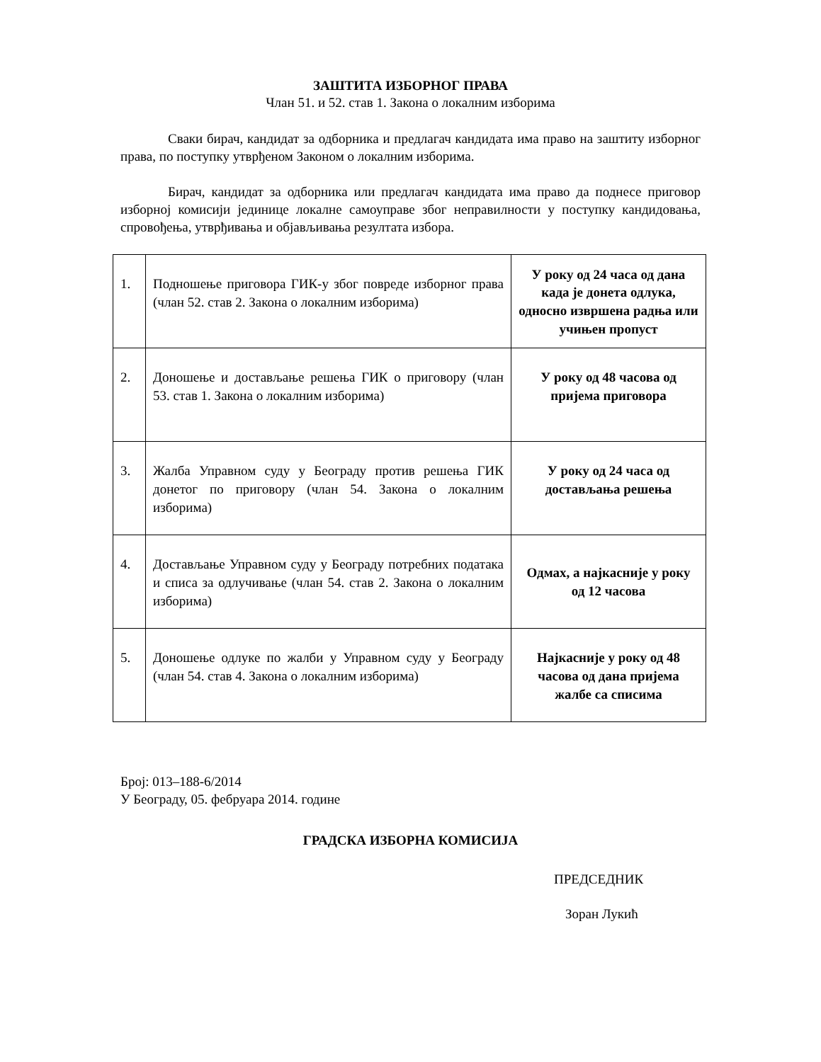ЗАШТИТА ИЗБОРНОГ ПРАВА
Члан 51. и 52. став 1. Закона о локалним изборима
Сваки бирач, кандидат за одборника и предлагач кандидата има право на заштиту изборног права, по поступку утврђеном Законом о локалним изборима.
Бирач, кандидат за одборника или предлагач кандидата има право да поднесе приговор изборној комисији јединице локалне самоуправе због неправилности у поступку кандидовања, спровођења, утврђивања и објављивања резултата избора.
| 1. | Подношење приговора ГИК-у због повреде изборног права (члан 52. став 2. Закона о локалним изборима) | У року од 24 часа од дана када је донета одлука, односно извршена радња или учињен пропуст |
| 2. | Доношење и достављање решења ГИК о приговору (члан 53. став 1. Закона о локалним изборима) | У року од 48 часова од пријема приговора |
| 3. | Жалба Управном суду у Београду против решења ГИК донетог по приговору (члан 54. Закона о локалним изборима) | У року од 24 часа од достављања решења |
| 4. | Достављање Управном суду у Београду потребних података и списа за одлучивање (члан 54. став 2. Закона о локалним изборима) | Одмах, а најкасније у року од 12 часова |
| 5. | Доношење одлуке по жалби у Управном суду у Београду (члан 54. став 4. Закона о локалним изборима) | Најкасније у року од 48 часова од дана пријема жалбе са списима |
Број: 013–188-6/2014
У Београду, 05. фебруара 2014. године
ГРАДСКА ИЗБОРНА КОМИСИЈА
ПРЕДСЕДНИК
Зоран Лукић